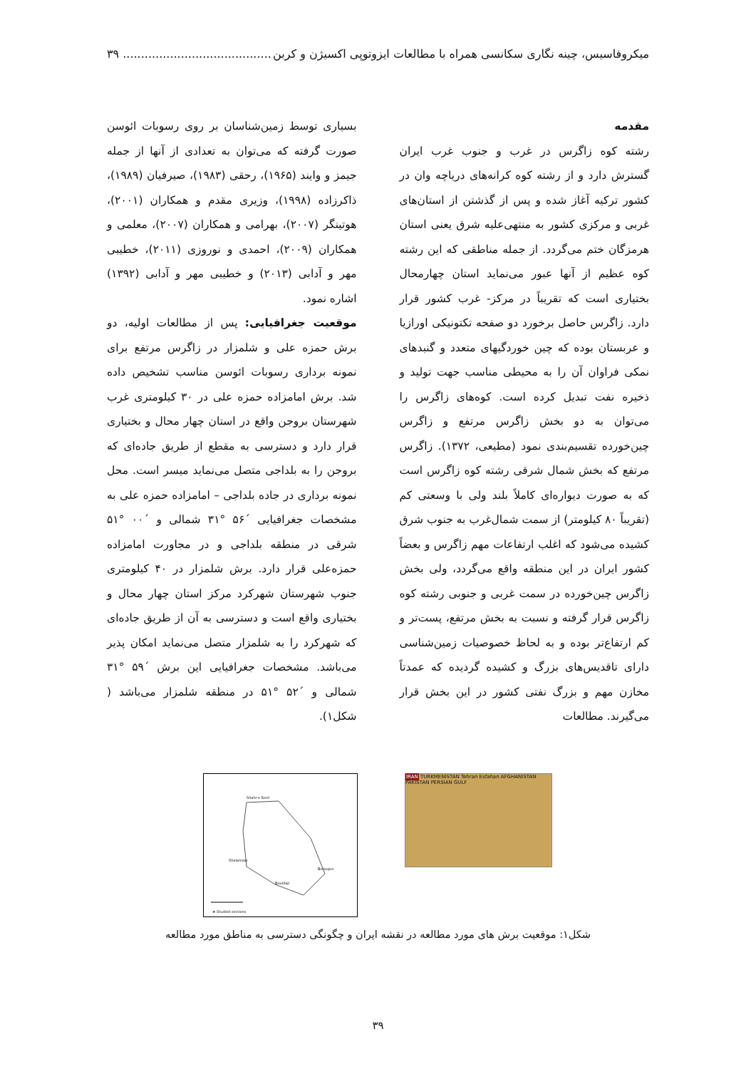میکروفاسیس، چینه نگاری سکانسی همراه با مطالعات ایزوتوپی اکسیژن و کربن......................................... ۳۹
مقدمه
رشته کوه زاگرس در غرب و جنوب غرب ایران گسترش دارد و از رشته کوه کرانه‌های دریاچه وان در کشور ترکیه آغاز شده و پس از گذشتن از استان‌های غربی و مرکزی کشور به منتهی‌علیه شرق یعنی استان هرمزگان ختم می‌گردد. از جمله مناطقی که این رشته کوه عظیم از آنها عبور می‌نماید استان چهارمحال بختیاری است که تقریباً در مرکز- غرب کشور قرار دارد. زاگرس حاصل برخورد دو صفحه تکتونیکی اورازیا و عربستان بوده که چین خوردگیهای متعدد و گنبدهای نمکی فراوان آن را به محیطی مناسب جهت تولید و ذخیره نفت تبدیل کرده است. کوه‌های زاگرس را می‌توان به دو بخش زاگرس مرتفع و زاگرس چین‌خورده تقسیم‌بندی نمود (مطیعی، ۱۳۷۲). زاگرس مرتفع که بخش شمال شرقی رشته کوه زاگرس است که به صورت دیواره‌ای کاملاً بلند ولی با وسعتی کم (تقریباً ۸۰ کیلومتر) از سمت شمال‌غرب به جنوب شرق کشیده می‌شود که اغلب ارتفاعات مهم زاگرس و بعضاً کشور ایران در این منطقه واقع می‌گردد، ولی بخش زاگرس چین‌خورده در سمت غربی و جنوبی رشته کوه زاگرس قرار گرفته و نسبت به بخش مرتفع، پست‌تر و کم ارتفاع‌تر بوده و به لحاظ خصوصیات زمین‌شناسی دارای تاقدیس‌های بزرگ و کشیده گردیده که عمدتاً مخازن مهم و بزرگ نفتی کشور در این بخش قرار می‌گیرند. مطالعات
بسیاری توسط زمین‌شناسان بر روی رسوبات ائوسن صورت گرفته که می‌توان به تعدادی از آنها از جمله جیمز و وایند (۱۹۶۵)، رحقی (۱۹۸۳)، صیرفیان (۱۹۸۹)، ذاکرزاده (۱۹۹۸)، وزیری مقدم و همکاران (۲۰۰۱)، هوتینگر (۲۰۰۷)، بهرامی و همکاران (۲۰۰۷)، معلمی و همکاران (۲۰۰۹)، احمدی و نوروزی (۲۰۱۱)، خطیبی مهر و آدابی (۲۰۱۳) و خطیبی مهر و آدابی (۱۳۹۲) اشاره نمود.
موقعیت جغرافیایی: پس از مطالعات اولیه، دو برش حمزه علی و شلمزار در زاگرس مرتفع برای نمونه برداری رسوبات ائوسن مناسب تشخیص داده شد. برش امامزاده حمزه علی در ۳۰ کیلومتری غرب شهرستان بروجن واقع در استان چهار محال و بختیاری قرار دارد و دسترسی به مقطع از طریق جاده‌ای که بروجن را به بلداجی متصل می‌نماید میسر است. محل نمونه برداری در جاده بلداجی – امامزاده حمزه علی به مشخصات جغرافیایی ´۵۶ °۳۱ شمالی و ´۰۰ °۵۱ شرقی در منطقه بلداجی و در مجاورت امامزاده حمزه‌علی قرار دارد. برش شلمزار در ۴۰ کیلومتری جنوب شهرستان شهرکرد مرکز استان چهار محال و بختیاری واقع است و دسترسی به آن از طریق جاده‌ای که شهرکرد را به شلمزار متصل می‌نماید امکان پذیر می‌باشد. مشخصات جغرافیایی این برش ´۵۹ °۳۱ شمالی و ´۵۲ °۵۱ در منطقه شلمزار می‌باشد ( شکل۱).
Shahr-e Kord
Bouldaji
Shalamzar
Boroujen
★ Studied sections
IRAN TURKMENISTAN Tehran Esfahan AFGHANISTAN PAKISTAN PERSIAN GULF
شکل۱: موقعیت برش های مورد مطالعه در نقشه ایران و چگونگی دسترسی به مناطق مورد مطالعه
۳۹